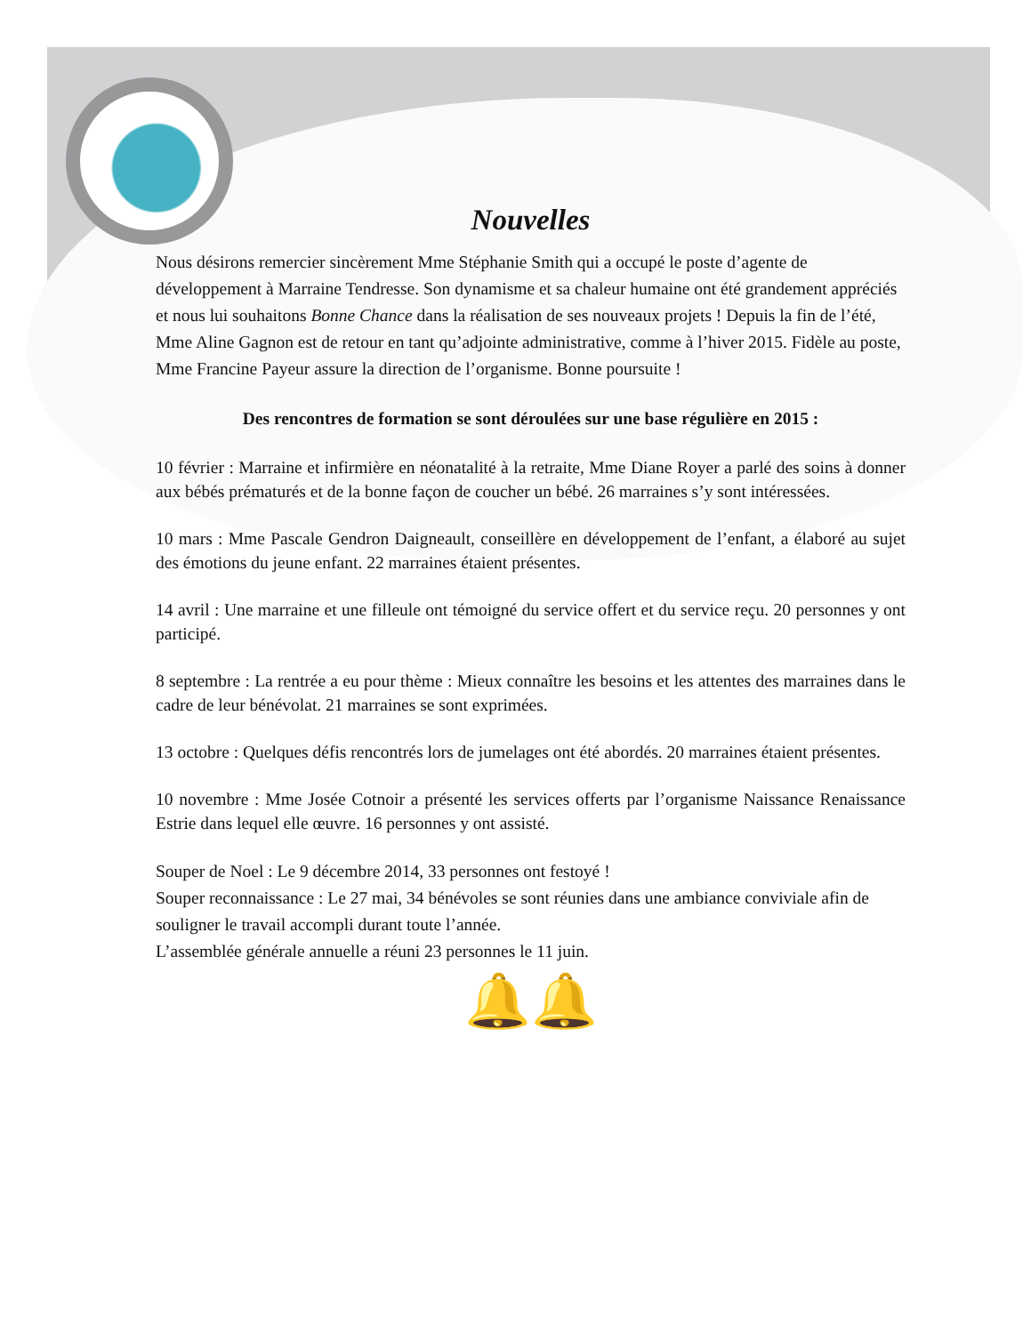Nouvelles
Nous désirons remercier sincèrement Mme Stéphanie Smith qui a occupé le poste d’agente de développement à Marraine Tendresse. Son dynamisme et sa chaleur humaine ont été grandement appréciés et nous lui souhaitons Bonne Chance dans la réalisation de ses nouveaux projets ! Depuis la fin de l’été, Mme Aline Gagnon est de retour en tant qu’adjointe administrative, comme à l’hiver 2015. Fidèle au poste, Mme Francine Payeur assure la direction de l’organisme. Bonne poursuite !
Des rencontres de formation se sont déroulées sur une base régulière en 2015 :
10 février : Marraine et infirmière en néonatalité à la retraite, Mme Diane Royer a parlé des soins à donner aux bébés prématurés et de la bonne façon de coucher un bébé. 26 marraines s’y sont intéressées.
10 mars : Mme Pascale Gendron Daigneault, conseillère en développement de l’enfant, a élaboré au sujet des émotions du jeune enfant. 22 marraines étaient présentes.
14 avril : Une marraine et une filleule ont témoigné du service offert et du service reçu. 20 personnes y ont participé.
8 septembre : La rentrée a eu pour thème : Mieux connaître les besoins et les attentes des marraines dans le cadre de leur bénévolat. 21 marraines se sont exprimées.
13 octobre : Quelques défis rencontrés lors de jumelages ont été abordés. 20 marraines étaient présentes.
10 novembre : Mme Josée Cotnoir a présenté les services offerts par l’organisme Naissance Renaissance Estrie dans lequel elle œuvre. 16 personnes y ont assisté.
Souper de Noel : Le 9 décembre 2014, 33 personnes ont festoyé !
Souper reconnaissance : Le 27 mai, 34 bénévoles se sont réunies dans une ambiance conviviale afin de souligner le travail accompli durant toute l’année.
L’assemblée générale annuelle a réuni 23 personnes le 11 juin.
🔔🔔